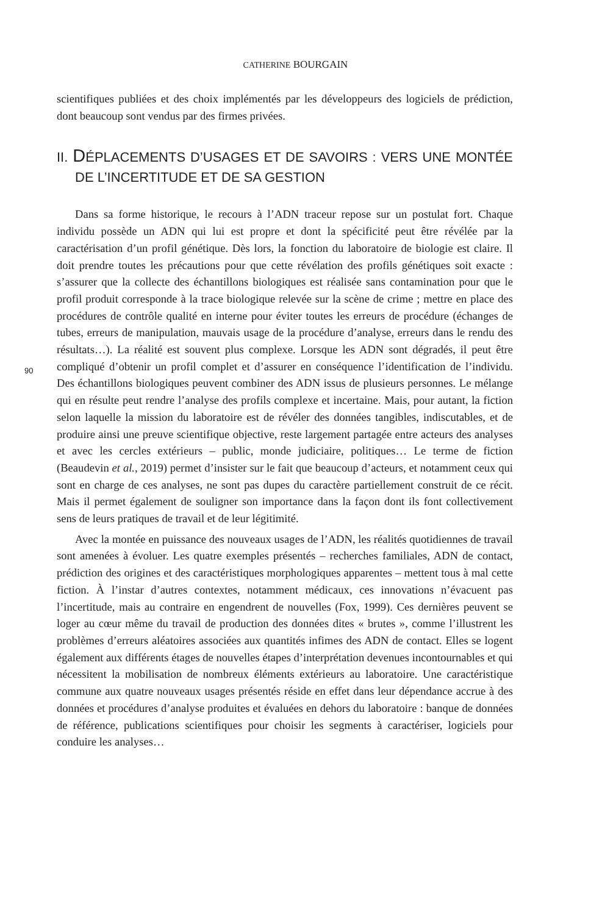CATHERINE BOURGAIN
scientifiques publiées et des choix implémentés par les développeurs des logiciels de prédiction, dont beaucoup sont vendus par des firmes privées.
II. DÉPLACEMENTS D’USAGES ET DE SAVOIRS : VERS UNE MONTÉE DE L’INCERTITUDE ET DE SA GESTION
Dans sa forme historique, le recours à l’ADN traceur repose sur un postulat fort. Chaque individu possède un ADN qui lui est propre et dont la spécificité peut être révélée par la caractérisation d’un profil génétique. Dès lors, la fonction du laboratoire de biologie est claire. Il doit prendre toutes les précautions pour que cette révélation des profils génétiques soit exacte : s’assurer que la collecte des échantillons biologiques est réalisée sans contamination pour que le profil produit corresponde à la trace biologique relevée sur la scène de crime ; mettre en place des procédures de contrôle qualité en interne pour éviter toutes les erreurs de procédure (échanges de tubes, erreurs de manipulation, mauvais usage de la procédure d’analyse, erreurs dans le rendu des résultats…). La réalité est souvent plus complexe. Lorsque les ADN sont dégradés, il peut être compliqué d’obtenir un profil complet et d’assurer en conséquence l’identification de l’individu. Des échantillons biologiques peuvent combiner des ADN issus de plusieurs personnes. Le mélange qui en résulte peut rendre l’analyse des profils complexe et incertaine. Mais, pour autant, la fiction selon laquelle la mission du laboratoire est de révéler des données tangibles, indiscutables, et de produire ainsi une preuve scientifique objective, reste largement partagée entre acteurs des analyses et avec les cercles extérieurs – public, monde judiciaire, politiques… Le terme de fiction (Beaudevin et al., 2019) permet d’insister sur le fait que beaucoup d’acteurs, et notamment ceux qui sont en charge de ces analyses, ne sont pas dupes du caractère partiellement construit de ce récit. Mais il permet également de souligner son importance dans la façon dont ils font collectivement sens de leurs pratiques de travail et de leur légitimité.
Avec la montée en puissance des nouveaux usages de l’ADN, les réalités quotidiennes de travail sont amenées à évoluer. Les quatre exemples présentés – recherches familiales, ADN de contact, prédiction des origines et des caractéristiques morphologiques apparentes – mettent tous à mal cette fiction. À l’instar d’autres contextes, notamment médicaux, ces innovations n’évacuent pas l’incertitude, mais au contraire en engendrent de nouvelles (Fox, 1999). Ces dernières peuvent se loger au cœur même du travail de production des données dites « brutes », comme l’illustrent les problèmes d’erreurs aléatoires associées aux quantités infimes des ADN de contact. Elles se logent également aux différents étages de nouvelles étapes d’interprétation devenues incontournables et qui nécessitent la mobilisation de nombreux éléments extérieurs au laboratoire. Une caractéristique commune aux quatre nouveaux usages présentés réside en effet dans leur dépendance accrue à des données et procédures d’analyse produites et évaluées en dehors du laboratoire : banque de données de référence, publications scientifiques pour choisir les segments à caractériser, logiciels pour conduire les analyses…
90